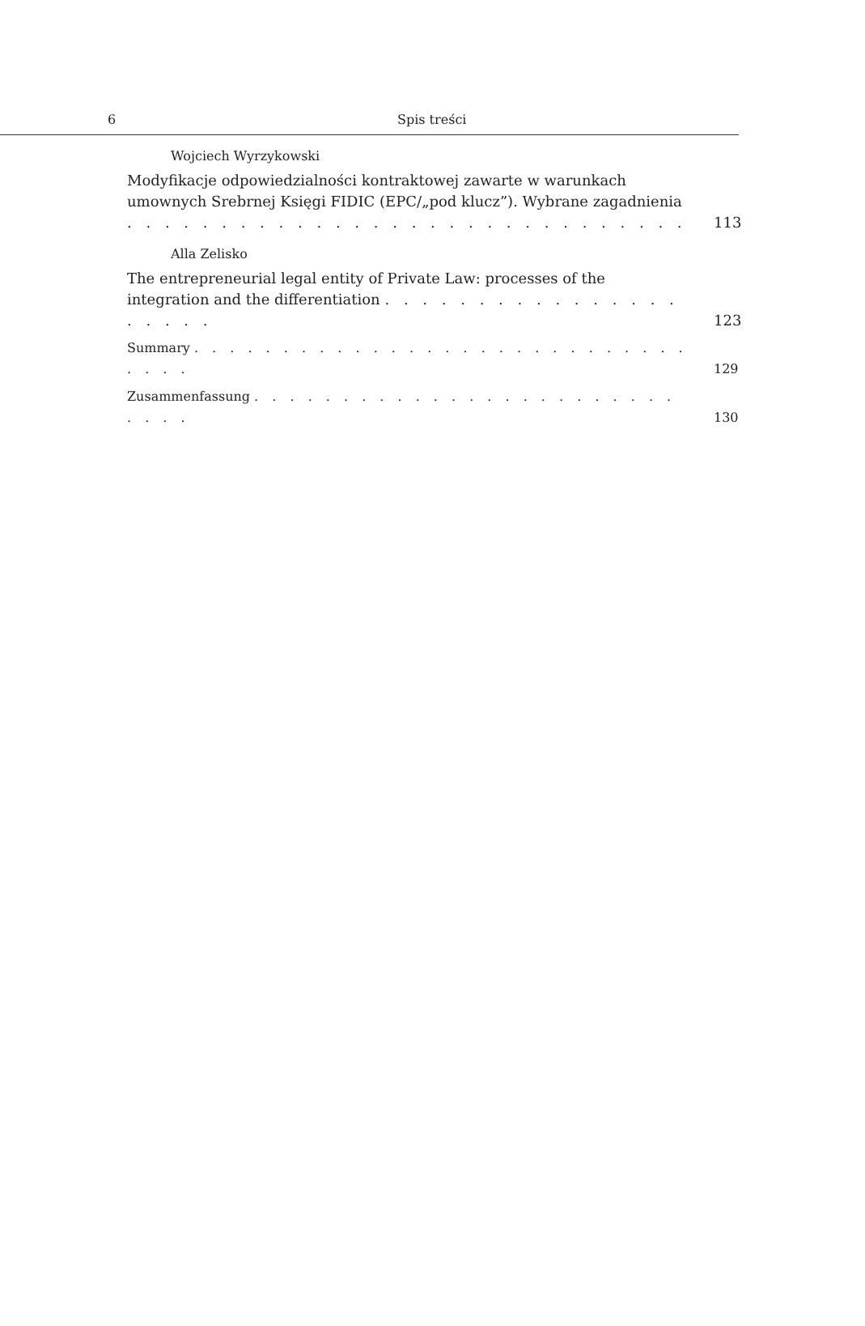6 Spis treści
Wojciech Wyrzykowski
Modyfikacje odpowiedzialności kontraktowej zawarte w warunkach umownych Srebrnej Księgi FIDIC (EPC/„pod klucz”). Wybrane zagadnienia . . . . . . . . . . . . . . . . . . . . . . . . . . . . . .
113
Alla Zelisko
The entrepreneurial legal entity of Private Law: processes of the integration and the differentiation . . . . . . . . . . . . . . . . . . . . .
123
Summary . . . . . . . . . . . . . . . . . . . . . . . . . . . . . . . .
129
Zusammenfassung . . . . . . . . . . . . . . . . . . . . . . . . . . . .
130